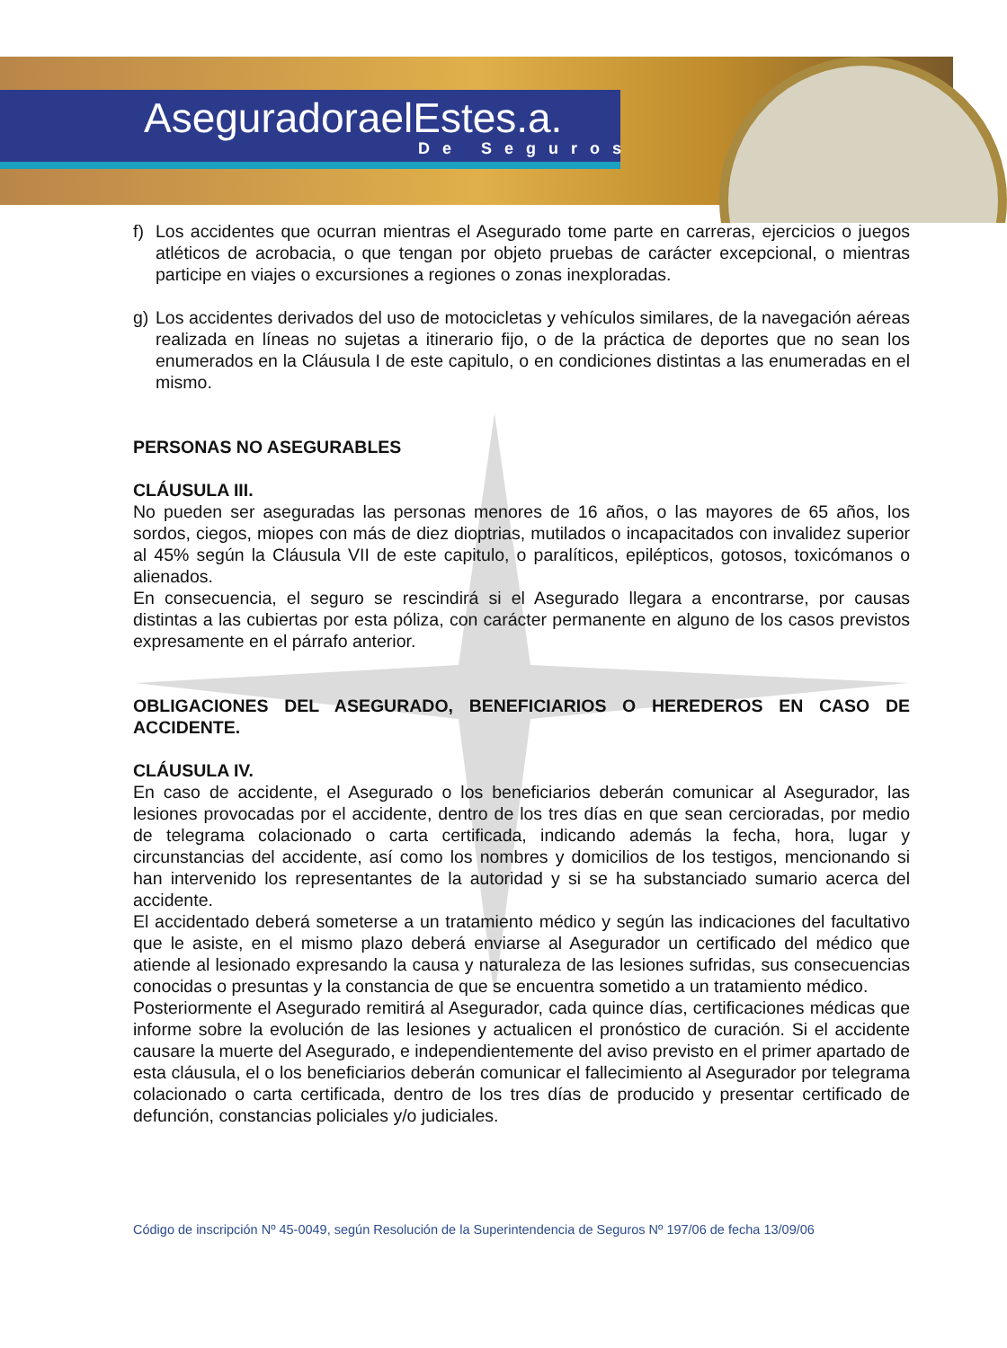AseguradoraelEstes.a.
De Seguros
f) Los accidentes que ocurran mientras el Asegurado tome parte en carreras, ejercicios o juegos atléticos de acrobacia, o que tengan por objeto pruebas de carácter excepcional, o mientras participe en viajes o excursiones a regiones o zonas inexploradas.
g) Los accidentes derivados del uso de motocicletas y vehículos similares, de la navegación aéreas realizada en líneas no sujetas a itinerario fijo, o de la práctica de deportes que no sean los enumerados en la Cláusula I de este capitulo, o en condiciones distintas a las enumeradas en el mismo.
PERSONAS NO ASEGURABLES
CLÁUSULA III.
No pueden ser aseguradas las personas menores de 16 años, o las mayores de 65 años, los sordos, ciegos, miopes con más de diez dioptrias, mutilados o incapacitados con invalidez superior al 45% según la Cláusula VII de este capitulo, o paralíticos, epilépticos, gotosos, toxicómanos o alienados.
En consecuencia, el seguro se rescindirá si el Asegurado llegara a encontrarse, por causas distintas a las cubiertas por esta póliza, con carácter permanente en alguno de los casos previstos expresamente en el párrafo anterior.
OBLIGACIONES DEL ASEGURADO, BENEFICIARIOS O HEREDEROS EN CASO DE ACCIDENTE.
CLÁUSULA IV.
En caso de accidente, el Asegurado o los beneficiarios deberán comunicar al Asegurador, las lesiones provocadas por el accidente, dentro de los tres días en que sean cercioradas, por medio de telegrama colacionado o carta certificada, indicando además la fecha, hora, lugar y circunstancias del accidente, así como los nombres y domicilios de los testigos, mencionando si han intervenido los representantes de la autoridad y si se ha substanciado sumario acerca del accidente.
El accidentado deberá someterse a un tratamiento médico y según las indicaciones del facultativo que le asiste, en el mismo plazo deberá enviarse al Asegurador un certificado del médico que atiende al lesionado expresando la causa y naturaleza de las lesiones sufridas, sus consecuencias conocidas o presuntas y la constancia de que se encuentra sometido a un tratamiento médico.
Posteriormente el Asegurado remitirá al Asegurador, cada quince días, certificaciones médicas que informe sobre la evolución de las lesiones y actualicen el pronóstico de curación. Si el accidente causare la muerte del Asegurado, e independientemente del aviso previsto en el primer apartado de esta cláusula, el o los beneficiarios deberán comunicar el fallecimiento al Asegurador por telegrama colacionado o carta certificada, dentro de los tres días de producido y presentar certificado de defunción, constancias policiales y/o judiciales.
Código de inscripción Nº 45-0049, según Resolución de la Superintendencia de Seguros Nº 197/06 de fecha 13/09/06